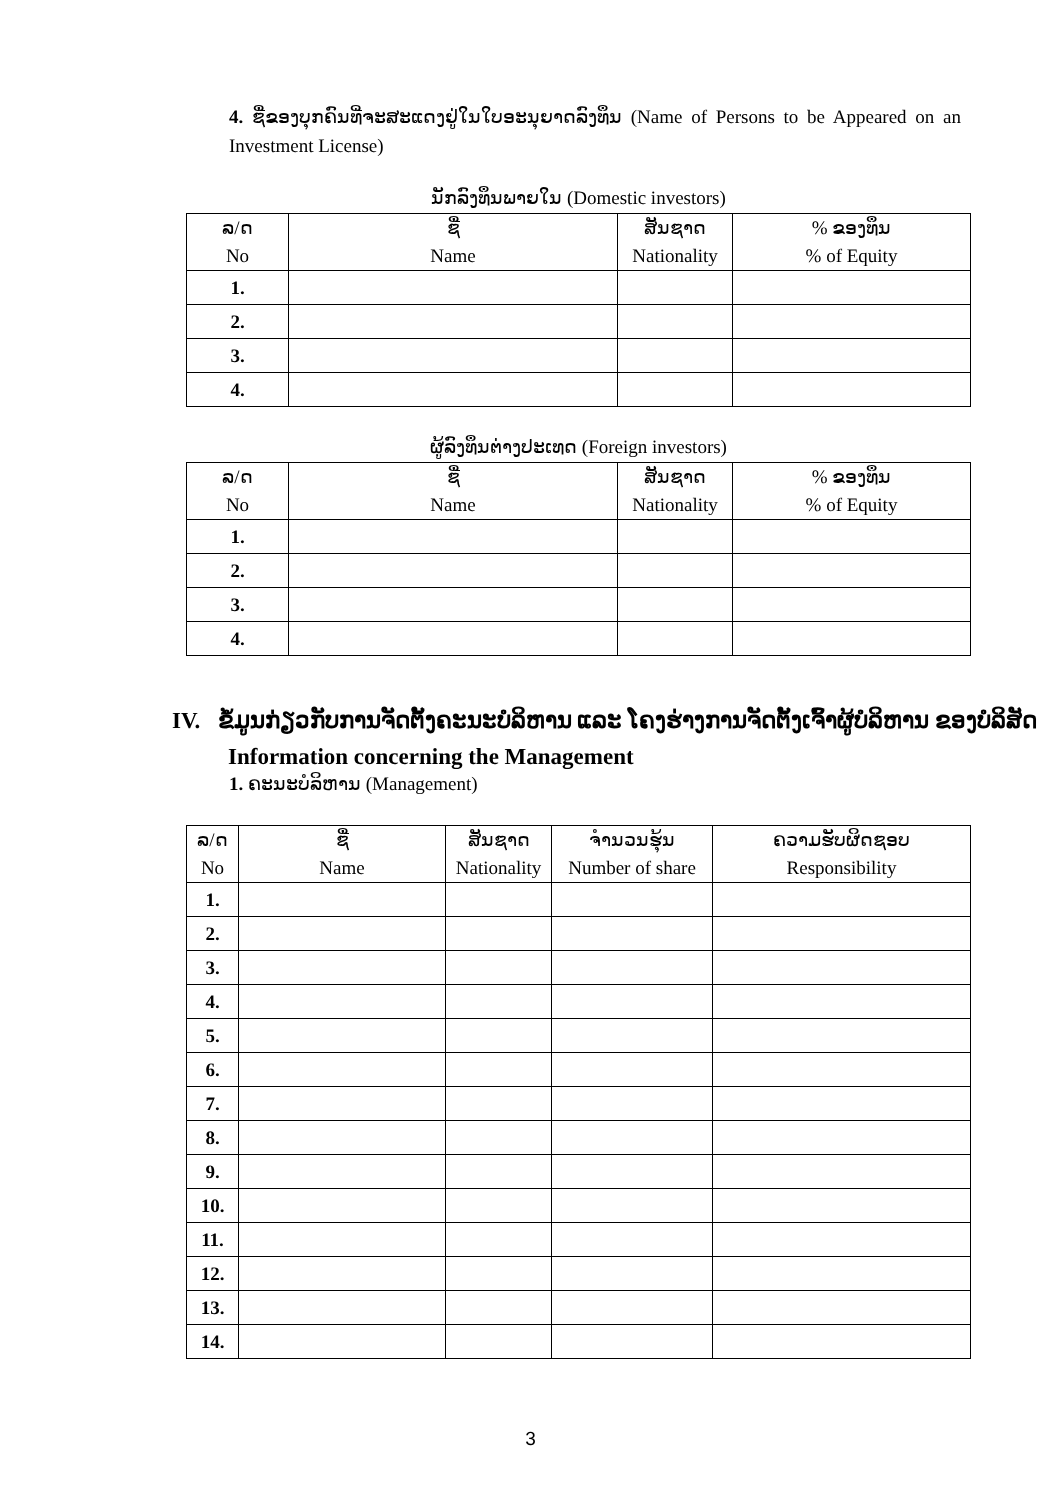4. ຊື່ຂອງບຸກຄົນທີ່ຈະສະແດງຢູ່ໃນໃບອະນຸຍາດລົງທຶນ (Name of Persons to be Appeared on an Investment License)
ນັກລົງທຶນພາຍໃນ (Domestic investors)
| ລ/ດ No | ຊື່ Name | ສັນຊາດ Nationality | % ຂອງທຶນ % of Equity |
| --- | --- | --- | --- |
| 1. | | | |
| 2. | | | |
| 3. | | | |
| 4. | | | |
ຜູ້ລົງທຶນຕ່າງປະເທດ (Foreign investors)
| ລ/ດ No | ຊື່ Name | ສັນຊາດ Nationality | % ຂອງທຶນ % of Equity |
| --- | --- | --- | --- |
| 1. | | | |
| 2. | | | |
| 3. | | | |
| 4. | | | |
IV. ຂໍ້ມູນກ່ຽວກັບການຈັດຕັ້ງຄະນະບໍລິຫານ ແລະ ໂຄງຮ່າງການຈັດຕັ້ງເຈົ້າຜູ້ບໍລິຫານ ຂອງບໍລິສັດ
Information concerning the Management
1. ຄະນະບໍລິຫານ (Management)
| ລ/ດ No | ຊື່ Name | ສັນຊາດ Nationality | ຈຳນວນຮຸ້ນ Number of share | ຄວາມຮັບຜິດຊອບ Responsibility |
| --- | --- | --- | --- | --- |
| 1. | | | | |
| 2. | | | | |
| 3. | | | | |
| 4. | | | | |
| 5. | | | | |
| 6. | | | | |
| 7. | | | | |
| 8. | | | | |
| 9. | | | | |
| 10. | | | | |
| 11. | | | | |
| 12. | | | | |
| 13. | | | | |
| 14. | | | | |
3